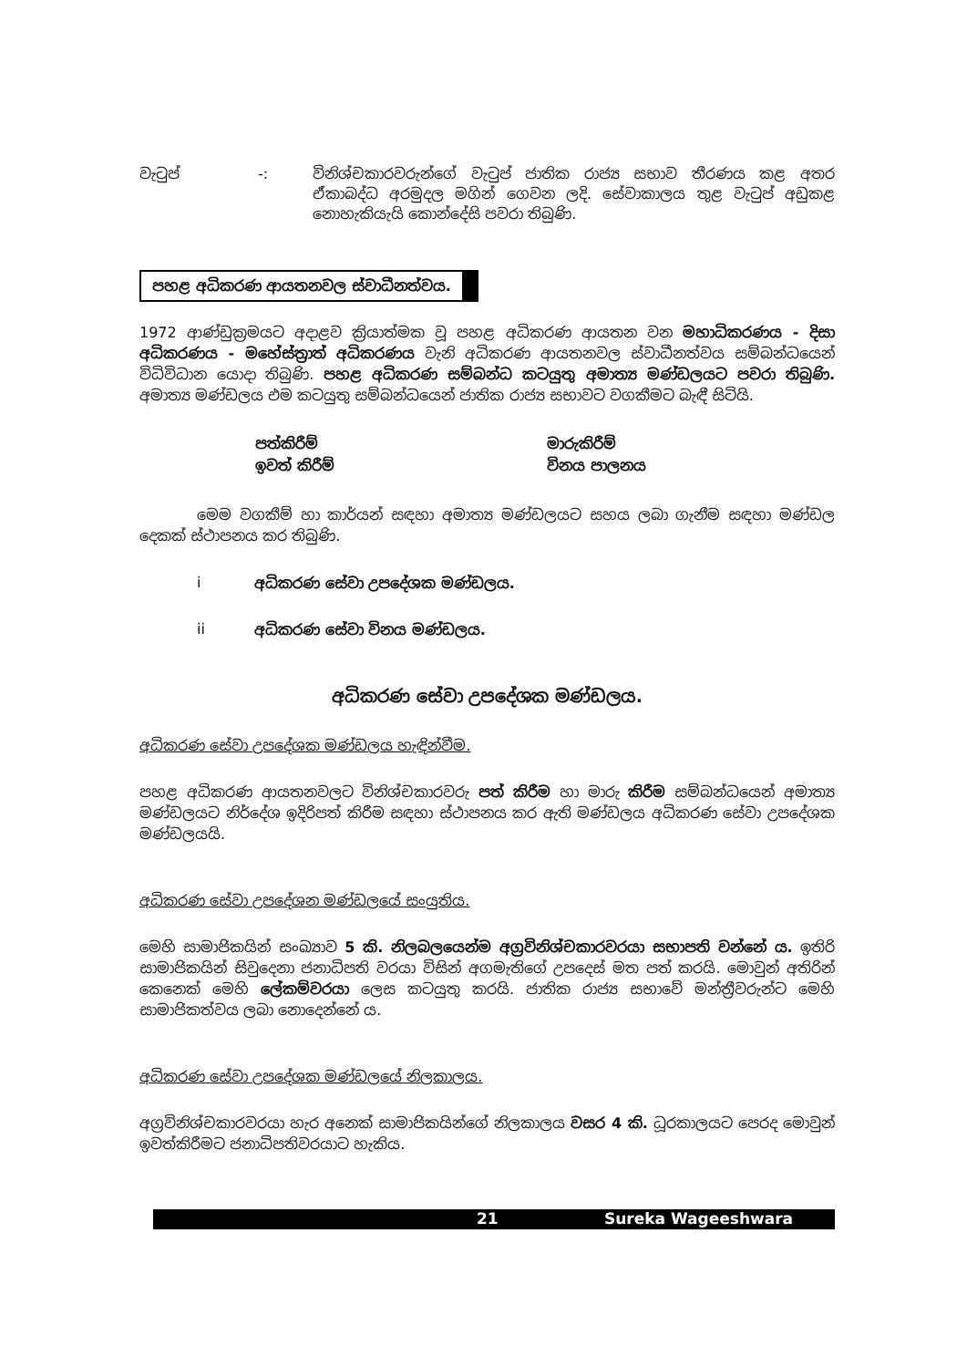වැටුප් -: විනිශ්චකාරවරුන්ගේ වැටුප් ජාතික රාජ්‍ය සභාව තීරණය කළ අතර ඒකාබද්ධ අරමුදල මගින් ගෙවන ලදි. සේවාකාලය තුළ වැටුප් අඩුකළ නොහැකියැයි කොන්දේසි පවරා තිබුණි.
පහළ අධිකරණ ආයතනවල ස්වාධීනත්වය.
1972 ආණ්ඩුක්‍රමයට අදාළව ක්‍රියාත්මක වූ පහළ අධිකරණ ආයතන වන මහාධිකරණය - දිසා අධිකරණය - මහේස්ත්‍රාත් අධිකරණය වැනි අධිකරණ ආයතනවල ස්වාධීනත්වය සම්බන්ධයෙන් විධිවිධාන යොදා තිබුණි. පහළ අධිකරණ සම්බන්ධ කටයුතු අමාත්‍ය මණ්ඩලයට පවරා තිබුණි. අමාත්‍ය මණ්ඩලය එම කටයුතු සම්බන්ධයෙන් ජාතික රාජ්‍ය සභාවට වගකීමට බැඳී සිටියි.
පත්කිරීම් මාරුකිරීම් ඉවත් කිරීම් විනය පාලනය
මෙම වගකීම් හා කාර්යන් සඳහා අමාත්‍ය මණ්ඩලයට සහය ලබා ගැනීම සඳහා මණ්ඩල දෙකක් ස්ථාපනය කර තිබුණි.
i අධිකරණ සේවා උපදේශක මණ්ඩලය.
ii අධිකරණ සේවා විනය මණ්ඩලය.
අධිකරණ සේවා උපදේශක මණ්ඩලය.
අධිකරණ සේවා උපදේශක මණ්ඩලය හැඳින්වීම.
පහළ අධිකරණ ආයතනවලට විනිශ්චකාරවරු පත් කිරීම හා මාරු කිරීම සම්බන්ධයෙන් අමාත්‍ය මණ්ඩලයට නිර්දේශ ඉදිරිපත් කිරීම සඳහා ස්ථාපනය කර ඇති මණ්ඩලය අධිකරණ සේවා උපදේශක මණ්ඩලයයි.
අධිකරණ සේවා උපදේශන මණ්ඩලයේ සංයුතිය.
මෙහි සාමාජිකයින් සංඛ්‍යාව 5 කි. නිලබලයෙන්ම අග්‍රවිනිශ්චකාරවරයා සභාපති වන්නේ ය. ඉතිරි සාමාජිකයින් සිවුදෙනා ජනාධිපති වරයා විසින් අගමැතිගේ උපදෙස් මත පත් කරයි. මොවුන් අතිරින් කෙනෙක් මෙහි ලේකම්වරයා ලෙස කටයුතු කරයි. ජාතික රාජ්‍ය සභාවේ මන්ත්‍රීවරුන්ට මෙහි සාමාජිකත්වය ලබා නොදෙන්නේ ය.
අධිකරණ සේවා උපදේශක මණ්ඩලයේ නිලකාලය.
අග්‍රවිනිශ්චකාරවරයා හැර අනෙක් සාමාජිකයින්ගේ නිලකාලය වසර 4 කි. ධූරකාලයට පෙරද මොවුන් ඉවත්කිරීමට ජනාධිපතිවරයාට හැකිය.
21 Sureka Wageeshwara